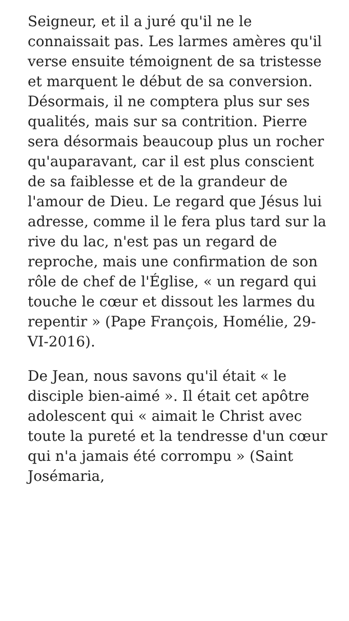Seigneur, et il a juré qu'il ne le connaissait pas. Les larmes amères qu'il verse ensuite témoignent de sa tristesse et marquent le début de sa conversion. Désormais, il ne comptera plus sur ses qualités, mais sur sa contrition. Pierre sera désormais beaucoup plus un rocher qu'auparavant, car il est plus conscient de sa faiblesse et de la grandeur de l'amour de Dieu. Le regard que Jésus lui adresse, comme il le fera plus tard sur la rive du lac, n'est pas un regard de reproche, mais une confirmation de son rôle de chef de l'Église, « un regard qui touche le cœur et dissout les larmes du repentir » (Pape François, Homélie, 29-VI-2016).
De Jean, nous savons qu'il était « le disciple bien-aimé ». Il était cet apôtre adolescent qui « aimait le Christ avec toute la pureté et la tendresse d'un cœur qui n'a jamais été corrompu » (Saint Josémaria,